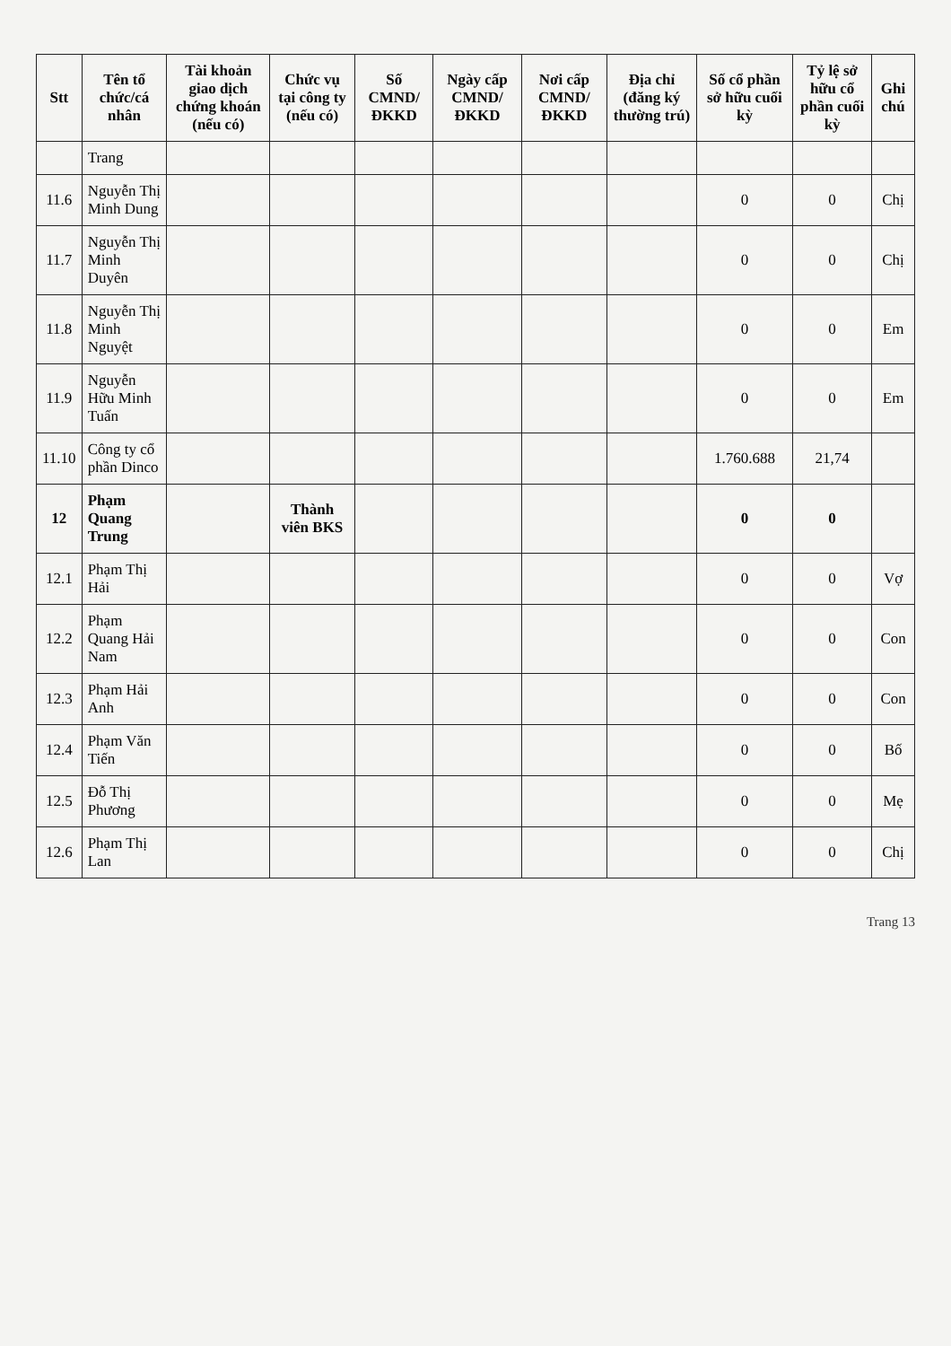| Stt | Tên tổ chức/cá nhân | Tài khoản giao dịch chứng khoán (nếu có) | Chức vụ tại công ty (nếu có) | Số CMND/ ĐKKD | Ngày cấp CMND/ ĐKKD | Nơi cấp CMND/ ĐKKD | Địa chỉ (đăng ký thường trú) | Số cổ phần sở hữu cuối kỳ | Tỷ lệ sở hữu cổ phần cuối kỳ | Ghi chú |
| --- | --- | --- | --- | --- | --- | --- | --- | --- | --- | --- |
| | Trang | | | | | | | | | |
| 11.6 | Nguyễn Thị Minh Dung | | | | | | | 0 | 0 | Chị |
| 11.7 | Nguyễn Thị Minh Duyên | | | | | | | 0 | 0 | Chị |
| 11.8 | Nguyễn Thị Minh Nguyệt | | | | | | | 0 | 0 | Em |
| 11.9 | Nguyễn Hữu Minh Tuấn | | | | | | | 0 | 0 | Em |
| 11.10 | Công ty cổ phần Dinco | | | | | | | 1.760.688 | 21,74 | |
| 12 | Phạm Quang Trung | | Thành viên BKS | | | | | 0 | 0 | |
| 12.1 | Phạm Thị Hải | | | | | | | 0 | 0 | Vợ |
| 12.2 | Phạm Quang Hải Nam | | | | | | | 0 | 0 | Con |
| 12.3 | Phạm Hải Anh | | | | | | | 0 | 0 | Con |
| 12.4 | Phạm Văn Tiến | | | | | | | 0 | 0 | Bố |
| 12.5 | Đỗ Thị Phương | | | | | | | 0 | 0 | Mẹ |
| 12.6 | Phạm Thị Lan | | | | | | | 0 | 0 | Chị |
Trang 13